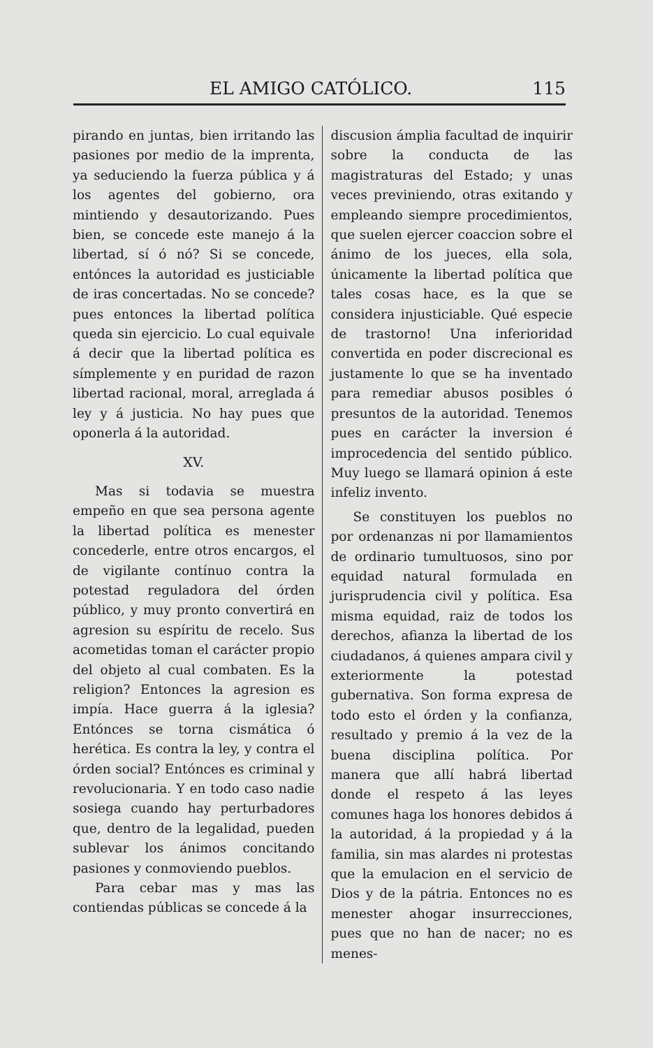EL AMIGO CATÓLICO. 115
pirando en juntas, bien irritando las pasiones por medio de la imprenta, ya seduciendo la fuerza pública y á los agentes del gobierno, ora mintiendo y desautorizando. Pues bien, se concede este manejo á la libertad, sí ó nó? Si se concede, entónces la autoridad es justiciable de iras concertadas. No se concede? pues entonces la libertad política queda sin ejercicio. Lo cual equivale á decir que la libertad política es símplemente y en puridad de razon libertad racional, moral, arreglada á ley y á justicia. No hay pues que oponerla á la autoridad.
XV.
Mas si todavia se muestra empeño en que sea persona agente la libertad política es menester concederle, entre otros encargos, el de vigilante contínuo contra la potestad reguladora del órden público, y muy pronto convertirá en agresion su espíritu de recelo. Sus acometidas toman el carácter propio del objeto al cual combaten. Es la religion? Entonces la agresion es impía. Hace guerra á la iglesia? Entónces se torna cismática ó herética. Es contra la ley, y contra el órden social? Entónces es criminal y revolucionaria. Y en todo caso nadie sosiega cuando hay perturbadores que, dentro de la legalidad, pueden sublevar los ánimos concitando pasiones y conmoviendo pueblos.
Para cebar mas y mas las contiendas públicas se concede á la
discusion ámplia facultad de inquirir sobre la conducta de las magistraturas del Estado; y unas veces previniendo, otras exitando y empleando siempre procedimientos, que suelen ejercer coaccion sobre el ánimo de los jueces, ella sola, únicamente la libertad política que tales cosas hace, es la que se considera injusticiable. Qué especie de trastorno! Una inferioridad convertida en poder discrecional es justamente lo que se ha inventado para remediar abusos posibles ó presuntos de la autoridad. Tenemos pues en carácter la inversion é improcedencia del sentido público. Muy luego se llamará opinion á este infeliz invento.
Se constituyen los pueblos no por ordenanzas ni por llamamientos de ordinario tumultuosos, sino por equidad natural formulada en jurisprudencia civil y política. Esa misma equidad, raiz de todos los derechos, afianza la libertad de los ciudadanos, á quienes ampara civil y exteriormente la potestad gubernativa. Son forma expresa de todo esto el órden y la confianza, resultado y premio á la vez de la buena disciplina política. Por manera que allí habrá libertad donde el respeto á las leyes comunes haga los honores debidos á la autoridad, á la propiedad y á la familia, sin mas alardes ni protestas que la emulacion en el servicio de Dios y de la pátria. Entonces no es menester ahogar insurrecciones, pues que no han de nacer; no es menes-